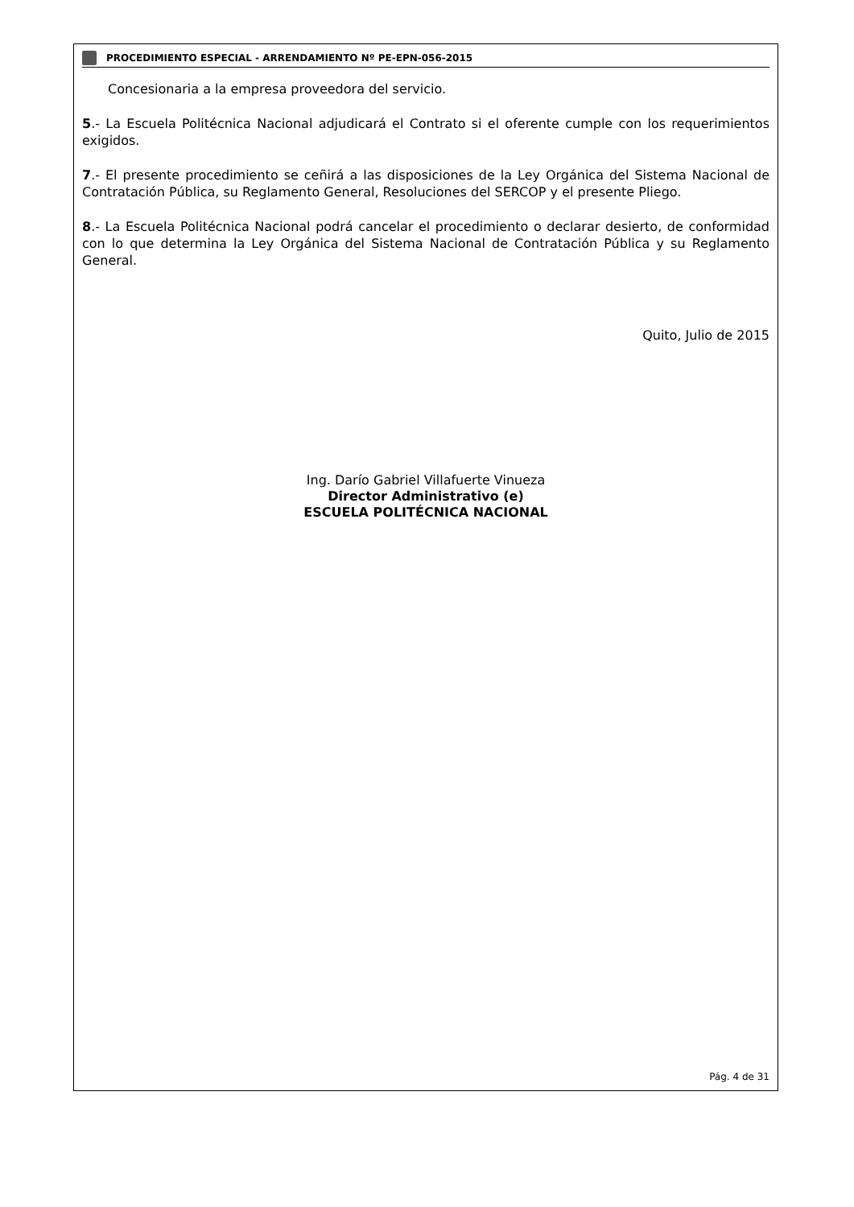PROCEDIMIENTO ESPECIAL - ARRENDAMIENTO Nº PE-EPN-056-2015
Concesionaria a la empresa proveedora del servicio.
5.- La Escuela Politécnica Nacional adjudicará el Contrato si el oferente cumple con los requerimientos exigidos.
7.- El presente procedimiento se ceñirá a las disposiciones de la Ley Orgánica del Sistema Nacional de Contratación Pública, su Reglamento General, Resoluciones del SERCOP y el presente Pliego.
8.- La Escuela Politécnica Nacional podrá cancelar el procedimiento o declarar desierto, de conformidad con lo que determina la Ley Orgánica del Sistema Nacional de Contratación Pública y su Reglamento General.
Quito, Julio de 2015
Ing. Darío Gabriel Villafuerte Vinueza
Director Administrativo (e)
ESCUELA POLITÉCNICA NACIONAL
Pág. 4 de 31